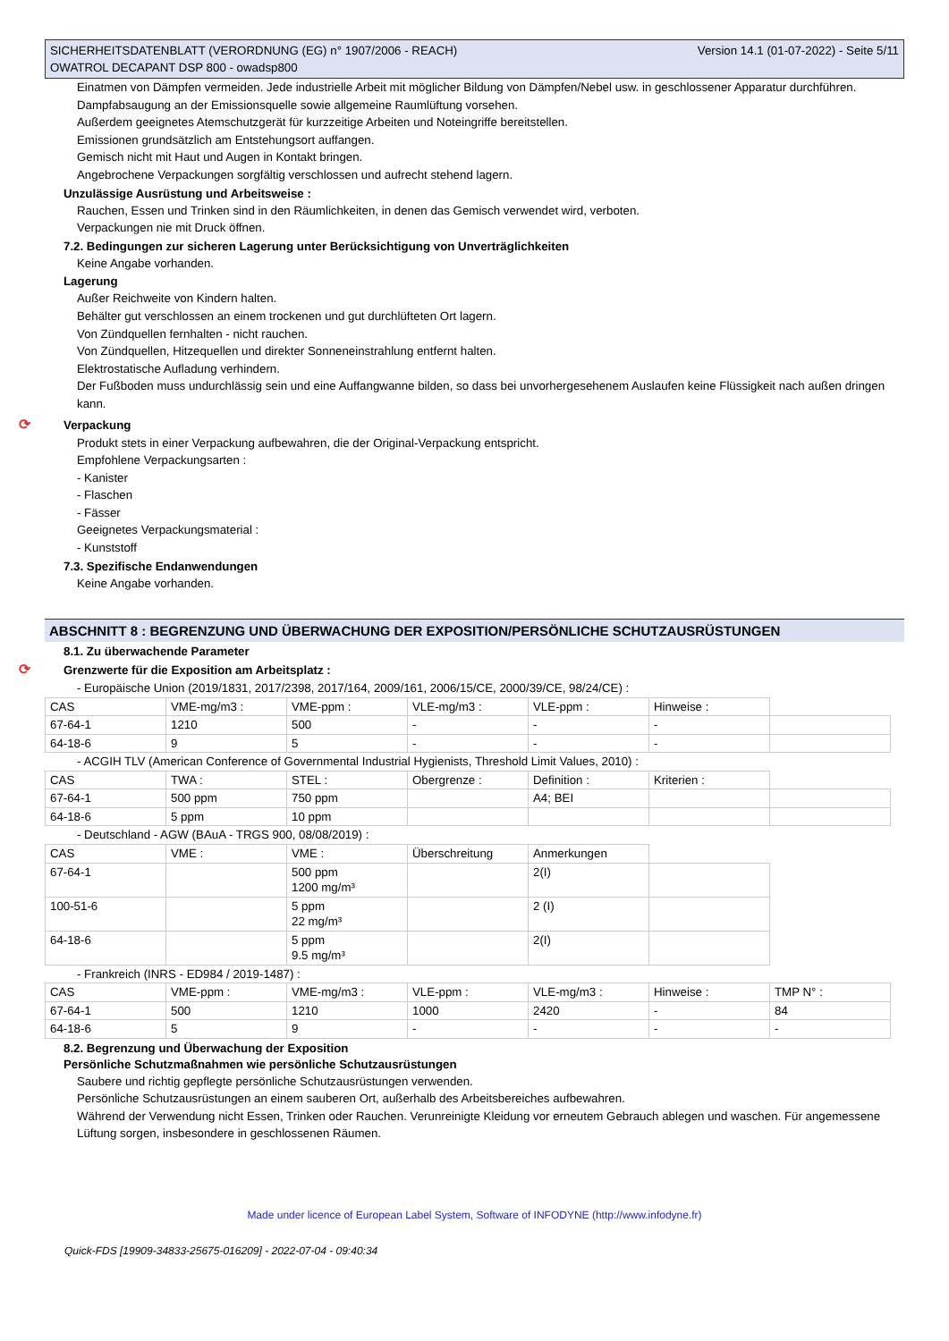SICHERHEITSDATENBLATT (VERORDNUNG (EG) n° 1907/2006 - REACH)
OWATROL DECAPANT DSP 800 - owadsp800 Version 14.1 (01-07-2022) - Seite 5/11
Einatmen von Dämpfen vermeiden. Jede industrielle Arbeit mit möglicher Bildung von Dämpfen/Nebel usw. in geschlossener Apparatur durchführen.
Dampfabsaugung an der Emissionsquelle sowie allgemeine Raumlüftung vorsehen.
Außerdem geeignetes Atemschutzgerät für kurzzeitige Arbeiten und Noteingriffe bereitstellen.
Emissionen grundsätzlich am Entstehungsort auffangen.
Gemisch nicht mit Haut und Augen in Kontakt bringen.
Angebrochene Verpackungen sorgfältig verschlossen und aufrecht stehend lagern.
Unzulässige Ausrüstung und Arbeitsweise :
Rauchen, Essen und Trinken sind in den Räumlichkeiten, in denen das Gemisch verwendet wird, verboten.
Verpackungen nie mit Druck öffnen.
7.2. Bedingungen zur sicheren Lagerung unter Berücksichtigung von Unverträglichkeiten
Keine Angabe vorhanden.
Lagerung
Außer Reichweite von Kindern halten.
Behälter gut verschlossen an einem trockenen und gut durchlüfteten Ort lagern.
Von Zündquellen fernhalten - nicht rauchen.
Von Zündquellen, Hitzequellen und direkter Sonneneinstrahlung entfernt halten.
Elektrostatische Aufladung verhindern.
Der Fußboden muss undurchlässig sein und eine Auffangwanne bilden, so dass bei unvorhergesehenem Auslaufen keine Flüssigkeit nach außen dringen kann.
⟳ Verpackung
Produkt stets in einer Verpackung aufbewahren, die der Original-Verpackung entspricht.
Empfohlene Verpackungsarten :
- Kanister
- Flaschen
- Fässer
Geeignetes Verpackungsmaterial :
- Kunststoff
7.3. Spezifische Endanwendungen
Keine Angabe vorhanden.
ABSCHNITT 8 : BEGRENZUNG UND ÜBERWACHUNG DER EXPOSITION/PERSÖNLICHE SCHUTZAUSRÜSTUNGEN
8.1. Zu überwachende Parameter
⟳ Grenzwerte für die Exposition am Arbeitsplatz :
- Europäische Union (2019/1831, 2017/2398, 2017/164, 2009/161, 2006/15/CE, 2000/39/CE, 98/24/CE) :
| CAS | VME-mg/m3 : | VME-ppm : | VLE-mg/m3 : | VLE-ppm : | Hinweise : | |
| 67-64-1 | 1210 | 500 | - | - | - | |
| 64-18-6 | 9 | 5 | - | - | - | |
- ACGIH TLV (American Conference of Governmental Industrial Hygienists, Threshold Limit Values, 2010) :
| CAS | TWA : | STEL : | Obergrenze : | Definition : | Kriterien : | |
| 67-64-1 | 500 ppm | 750 ppm | | A4; BEI | | |
| 64-18-6 | 5 ppm | 10 ppm | | | | |
- Deutschland - AGW (BAuA - TRGS 900, 08/08/2019) :
| CAS | VME : | VME : | Überschreitung | Anmerkungen | |
| 67-64-1 | | 500 ppm 1200 mg/m³ | | 2(I) | |
| 100-51-6 | | 5 ppm 22 mg/m³ | | 2 (I) | |
| 64-18-6 | | 5 ppm 9.5 mg/m³ | | 2(I) | |
- Frankreich (INRS - ED984 / 2019-1487) :
| CAS | VME-ppm : | VME-mg/m3 : | VLE-ppm : | VLE-mg/m3 : | Hinweise : | TMP N° : |
| 67-64-1 | 500 | 1210 | 1000 | 2420 | - | 84 |
| 64-18-6 | 5 | 9 | - | - | - | - |
8.2. Begrenzung und Überwachung der Exposition
Persönliche Schutzmaßnahmen wie persönliche Schutzausrüstungen
Saubere und richtig gepflegte persönliche Schutzausrüstungen verwenden.
Persönliche Schutzausrüstungen an einem sauberen Ort, außerhalb des Arbeitsbereiches aufbewahren.
Während der Verwendung nicht Essen, Trinken oder Rauchen. Verunreinigte Kleidung vor erneutem Gebrauch ablegen und waschen. Für angemessene Lüftung sorgen, insbesondere in geschlossenen Räumen.
Made under licence of European Label System, Software of INFODYNE (http://www.infodyne.fr)
Quick-FDS [19909-34833-25675-016209] - 2022-07-04 - 09:40:34